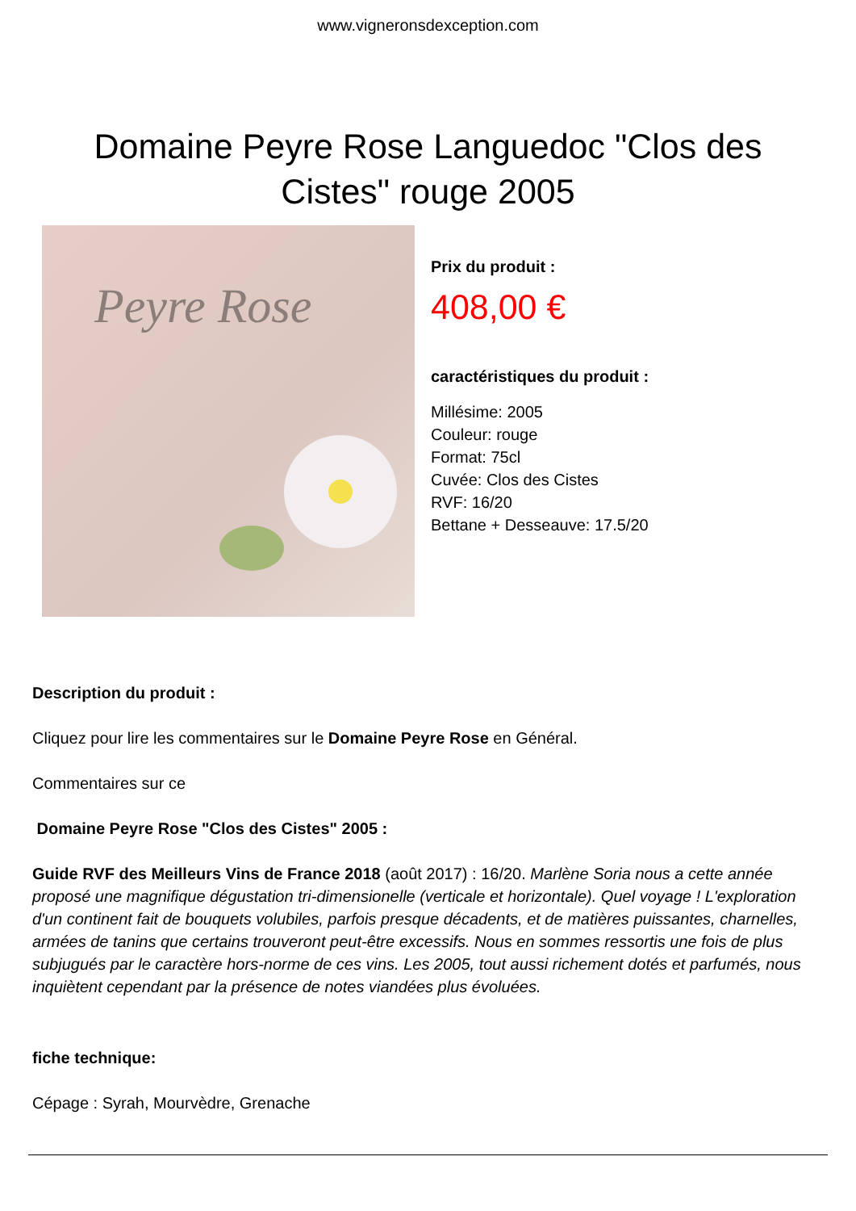www.vigneronsdexception.com
Domaine Peyre Rose Languedoc "Clos des Cistes" rouge 2005
Peyre Rose
Prix du produit :
408,00 €
caractéristiques du produit :
Millésime: 2005
Couleur: rouge
Format: 75cl
Cuvée: Clos des Cistes
RVF: 16/20
Bettane + Desseauve: 17.5/20
Description du produit :
Cliquez pour lire les commentaires sur le Domaine Peyre Rose en Général.
Commentaires sur ce
Domaine Peyre Rose "Clos des Cistes" 2005 :
Guide RVF des Meilleurs Vins de France 2018 (août 2017) : 16/20. Marlène Soria nous a cette année proposé une magnifique dégustation tri-dimensionelle (verticale et horizontale). Quel voyage ! L'exploration d'un continent fait de bouquets volubiles, parfois presque décadents, et de matières puissantes, charnelles, armées de tanins que certains trouveront peut-être excessifs. Nous en sommes ressortis une fois de plus subjugués par le caractère hors-norme de ces vins. Les 2005, tout aussi richement dotés et parfumés, nous inquiètent cependant par la présence de notes viandées plus évoluées.
fiche technique:
Cépage : Syrah, Mourvèdre, Grenache